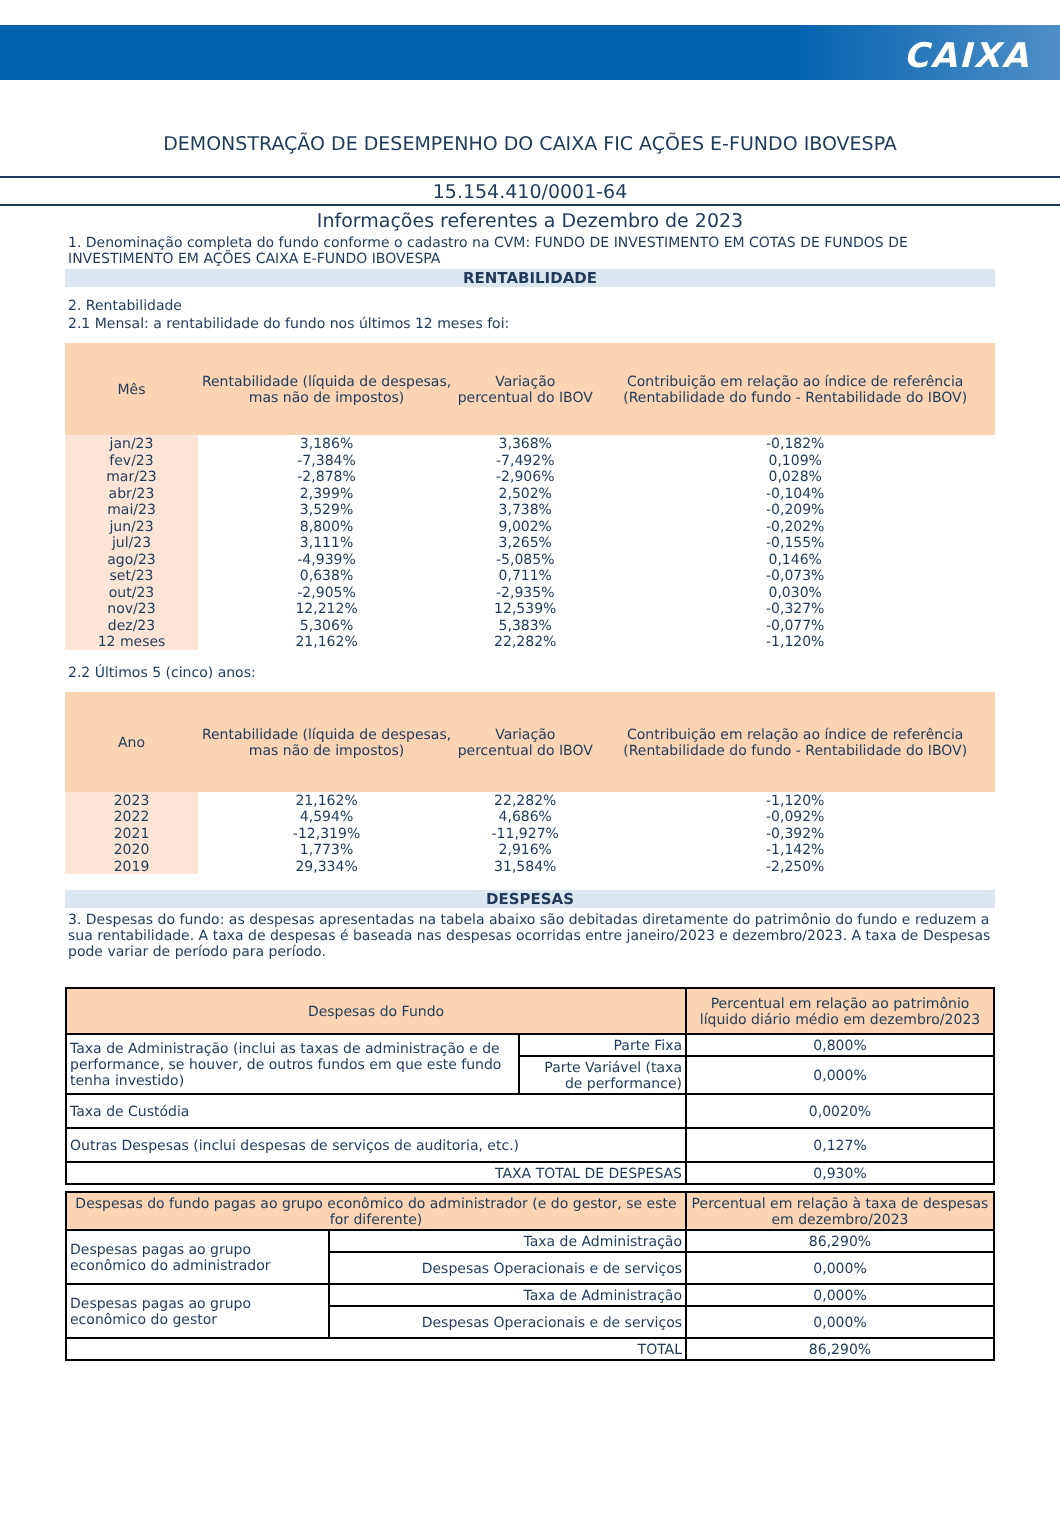CAIXA
DEMONSTRAÇÃO DE DESEMPENHO DO CAIXA FIC AÇÕES E-FUNDO IBOVESPA
15.154.410/0001-64
Informações referentes a Dezembro de 2023
1. Denominação completa do fundo conforme o cadastro na CVM: FUNDO DE INVESTIMENTO EM COTAS DE FUNDOS DE INVESTIMENTO EM AÇÕES CAIXA E-FUNDO IBOVESPA
RENTABILIDADE
2. Rentabilidade
2.1 Mensal: a rentabilidade do fundo nos últimos 12 meses foi:
| Mês | Rentabilidade (líquida de despesas, mas não de impostos) | Variação percentual do IBOV | Contribuição em relação ao índice de referência (Rentabilidade do fundo - Rentabilidade do IBOV) |
| --- | --- | --- | --- |
| jan/23 | 3,186% | 3,368% | -0,182% |
| fev/23 | -7,384% | -7,492% | 0,109% |
| mar/23 | -2,878% | -2,906% | 0,028% |
| abr/23 | 2,399% | 2,502% | -0,104% |
| mai/23 | 3,529% | 3,738% | -0,209% |
| jun/23 | 8,800% | 9,002% | -0,202% |
| jul/23 | 3,111% | 3,265% | -0,155% |
| ago/23 | -4,939% | -5,085% | 0,146% |
| set/23 | 0,638% | 0,711% | -0,073% |
| out/23 | -2,905% | -2,935% | 0,030% |
| nov/23 | 12,212% | 12,539% | -0,327% |
| dez/23 | 5,306% | 5,383% | -0,077% |
| 12 meses | 21,162% | 22,282% | -1,120% |
2.2 Últimos 5 (cinco) anos:
| Ano | Rentabilidade (líquida de despesas, mas não de impostos) | Variação percentual do IBOV | Contribuição em relação ao índice de referência (Rentabilidade do fundo - Rentabilidade do IBOV) |
| --- | --- | --- | --- |
| 2023 | 21,162% | 22,282% | -1,120% |
| 2022 | 4,594% | 4,686% | -0,092% |
| 2021 | -12,319% | -11,927% | -0,392% |
| 2020 | 1,773% | 2,916% | -1,142% |
| 2019 | 29,334% | 31,584% | -2,250% |
DESPESAS
3. Despesas do fundo: as despesas apresentadas na tabela abaixo são debitadas diretamente do patrimônio do fundo e reduzem a sua rentabilidade. A taxa de despesas é baseada nas despesas ocorridas entre janeiro/2023 e dezembro/2023. A taxa de Despesas pode variar de período para período.
| Despesas do Fundo | | Percentual em relação ao patrimônio líquido diário médio em dezembro/2023 |
| --- | --- | --- |
| Taxa de Administração (inclui as taxas de administração e de performance, se houver, de outros fundos em que este fundo tenha investido) | Parte Fixa | 0,800% |
| | Parte Variável (taxa de performance) | 0,000% |
| Taxa de Custódia | | 0,0020% |
| Outras Despesas (inclui despesas de serviços de auditoria, etc.) | | 0,127% |
| TAXA TOTAL DE DESPESAS | | 0,930% |
| Despesas do fundo pagas ao grupo econômico do administrador (e do gestor, se este for diferente) | | Percentual em relação à taxa de despesas em dezembro/2023 |
| --- | --- | --- |
| Despesas pagas ao grupo econômico do administrador | Taxa de Administração | 86,290% |
| | Despesas Operacionais e de serviços | 0,000% |
| Despesas pagas ao grupo econômico do gestor | Taxa de Administração | 0,000% |
| | Despesas Operacionais e de serviços | 0,000% |
| TOTAL | | 86,290% |